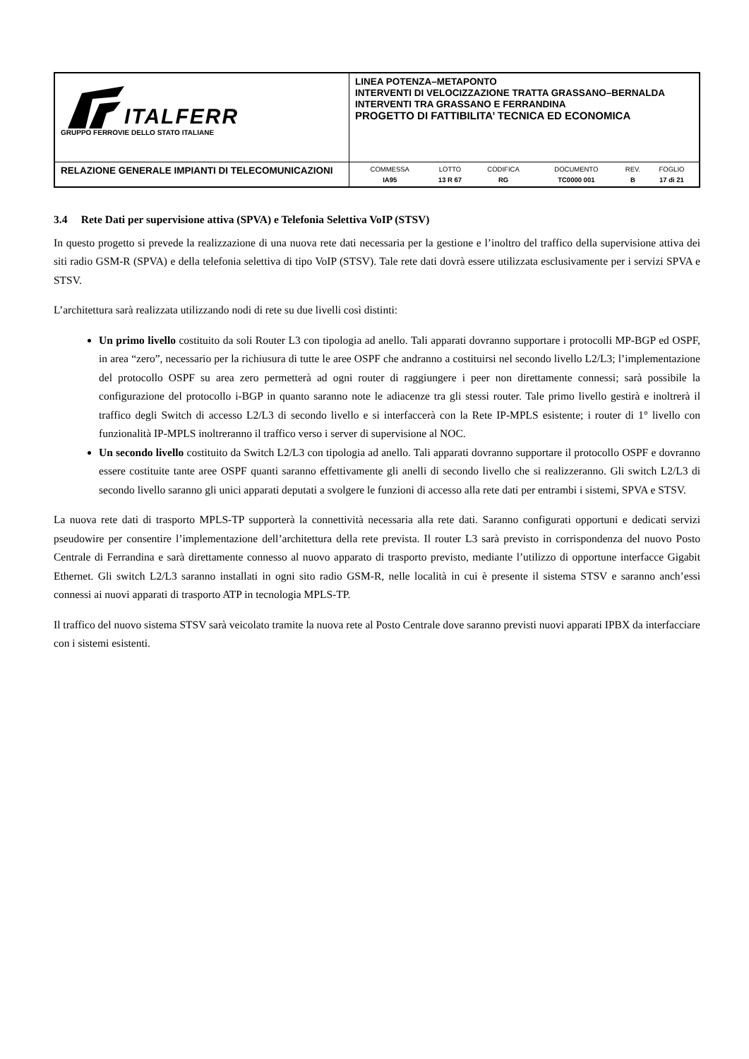| ITALFERR GRUPPO FERROVIE DELLO STATO ITALIANE | LINEA POTENZA–METAPONTO INTERVENTI DI VELOCIZZAZIONE TRATTA GRASSANO–BERNALDA INTERVENTI TRA GRASSANO E FERRANDINA PROGETTO DI FATTIBILITA’ TECNICA ED ECONOMICA |
| RELAZIONE GENERALE IMPIANTI DI TELECOMUNICAZIONI | / COMMESSA / LOTTO / CODIFICA / DOCUMENTO / REV. / FOGLIO / / IA95 / 13 R 67 / RG / TC0000 001 / B / 17 di 21 / |
3.4 Rete Dati per supervisione attiva (SPVA) e Telefonia Selettiva VoIP (STSV)
In questo progetto si prevede la realizzazione di una nuova rete dati necessaria per la gestione e l’inoltro del traffico della supervisione attiva dei siti radio GSM-R (SPVA) e della telefonia selettiva di tipo VoIP (STSV). Tale rete dati dovrà essere utilizzata esclusivamente per i servizi SPVA e STSV.
L’architettura sarà realizzata utilizzando nodi di rete su due livelli così distinti:
Un primo livello costituito da soli Router L3 con tipologia ad anello. Tali apparati dovranno supportare i protocolli MP-BGP ed OSPF, in area “zero”, necessario per la richiusura di tutte le aree OSPF che andranno a costituirsi nel secondo livello L2/L3; l’implementazione del protocollo OSPF su area zero permetterà ad ogni router di raggiungere i peer non direttamente connessi; sarà possibile la configurazione del protocollo i-BGP in quanto saranno note le adiacenze tra gli stessi router. Tale primo livello gestirà e inoltrerà il traffico degli Switch di accesso L2/L3 di secondo livello e si interfaccerà con la Rete IP-MPLS esistente; i router di 1° livello con funzionalità IP-MPLS inoltreranno il traffico verso i server di supervisione al NOC.
Un secondo livello costituito da Switch L2/L3 con tipologia ad anello. Tali apparati dovranno supportare il protocollo OSPF e dovranno essere costituite tante aree OSPF quanti saranno effettivamente gli anelli di secondo livello che si realizzeranno. Gli switch L2/L3 di secondo livello saranno gli unici apparati deputati a svolgere le funzioni di accesso alla rete dati per entrambi i sistemi, SPVA e STSV.
La nuova rete dati di trasporto MPLS-TP supporterà la connettività necessaria alla rete dati. Saranno configurati opportuni e dedicati servizi pseudowire per consentire l’implementazione dell’architettura della rete prevista. Il router L3 sarà previsto in corrispondenza del nuovo Posto Centrale di Ferrandina e sarà direttamente connesso al nuovo apparato di trasporto previsto, mediante l’utilizzo di opportune interfacce Gigabit Ethernet. Gli switch L2/L3 saranno installati in ogni sito radio GSM-R, nelle località in cui è presente il sistema STSV e saranno anch’essi connessi ai nuovi apparati di trasporto ATP in tecnologia MPLS-TP.
Il traffico del nuovo sistema STSV sarà veicolato tramite la nuova rete al Posto Centrale dove saranno previsti nuovi apparati IPBX da interfacciare con i sistemi esistenti.